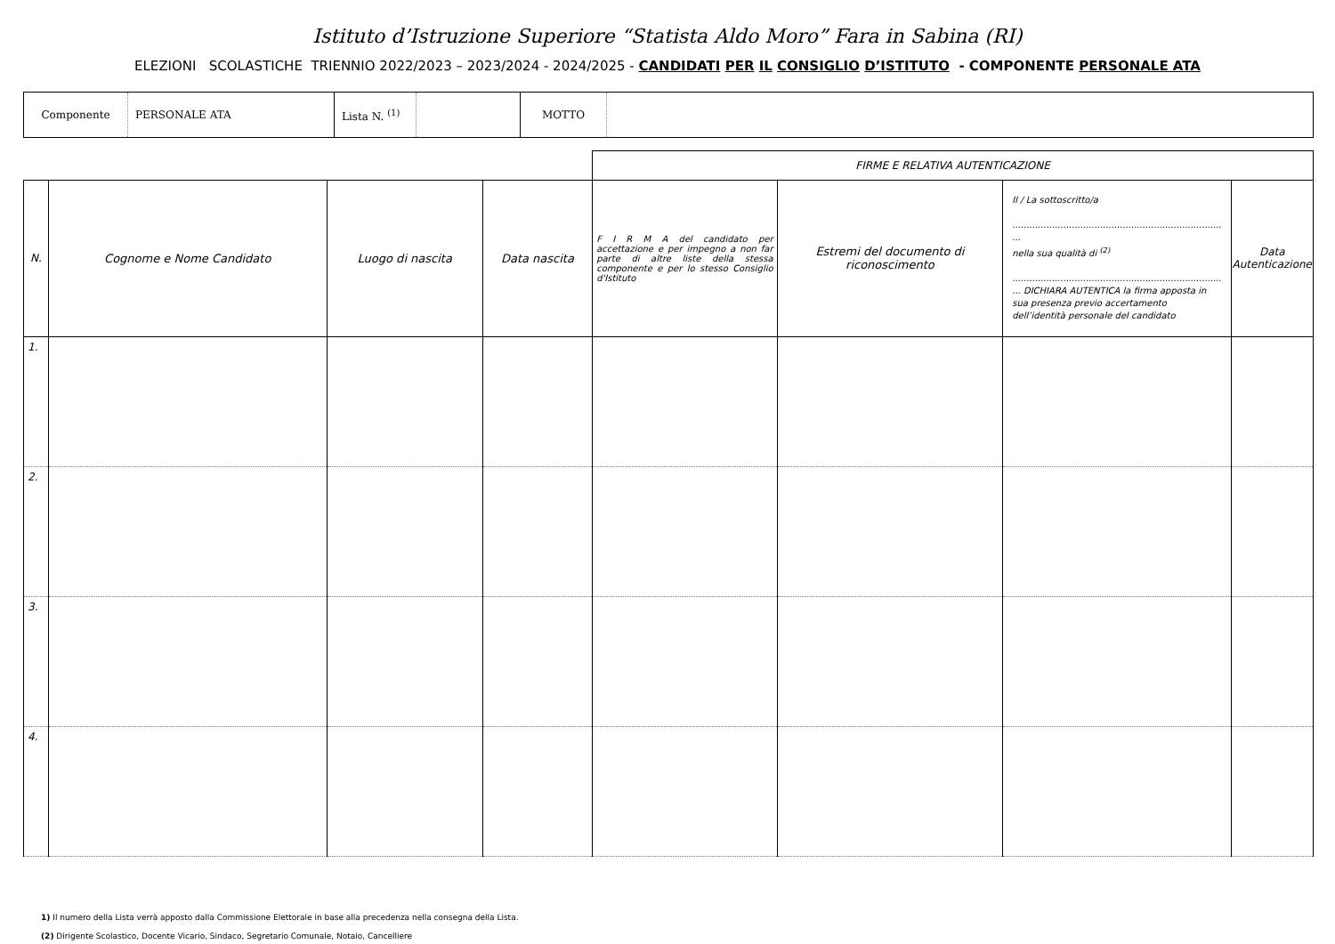Istituto d’Istruzione Superiore “Statista Aldo Moro” Fara in Sabina (RI)
ELEZIONI SCOLASTICHE TRIENNIO 2022/2023 – 2023/2024 - 2024/2025 - CANDIDATI PER IL CONSIGLIO D’ISTITUTO - COMPONENTE PERSONALE ATA
| Componente | PERSONALE ATA | Lista N. <sup>(1)</sup> | | MOTTO | |
| | | | | FIRME E RELATIVA AUTENTICAZIONE | | | |
| N. | Cognome e Nome Candidato | Luogo di nascita | Data nascita | F I R M A del candidato per accettazione e per impegno a non far parte di altre liste della stessa componente e per lo stesso Consiglio d'Istituto | Estremi del documento di riconoscimento | Il / La sottoscritto/a .......................................................................... ... nella sua qualità di <sup>(2)</sup> .......................................................................... ... DICHIARA AUTENTICA la firma apposta in sua presenza previo accertamento dell’identità personale del candidato | Data Autenticazione |
| 1. | | | | | | | |
| 2. | | | | | | | |
| 3. | | | | | | | |
| 4. | | | | | | | |
1) Il numero della Lista verrà apposto dalla Commissione Elettorale in base alla precedenza nella consegna della Lista.
(2) Dirigente Scolastico, Docente Vicario, Sindaco, Segretario Comunale, Notaio, Cancelliere